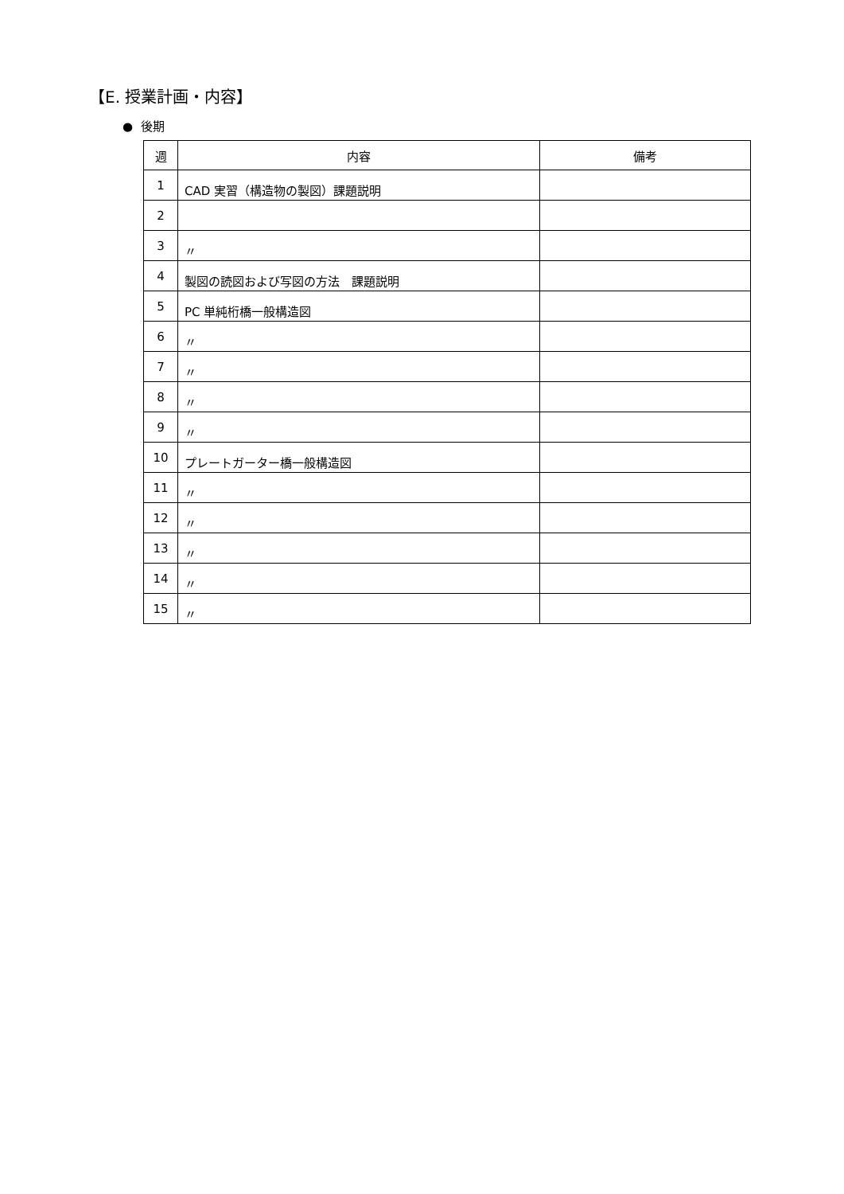【E. 授業計画・内容】
● 後期
| 週 | 内容 | 備考 |
| --- | --- | --- |
| 1 | CAD 実習（構造物の製図）課題説明 | |
| 2 | | |
| 3 | 〃 | |
| 4 | 製図の読図および写図の方法 課題説明 | |
| 5 | PC 単純桁橋一般構造図 | |
| 6 | 〃 | |
| 7 | 〃 | |
| 8 | 〃 | |
| 9 | 〃 | |
| 10 | プレートガーター橋一般構造図 | |
| 11 | 〃 | |
| 12 | 〃 | |
| 13 | 〃 | |
| 14 | 〃 | |
| 15 | 〃 | |